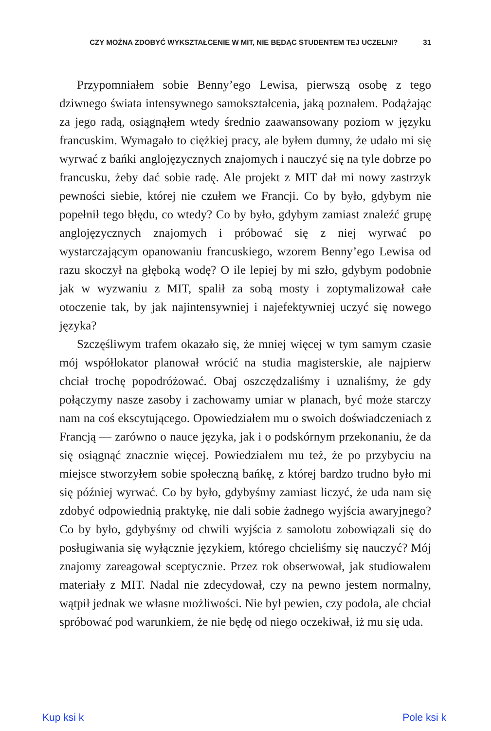CZY MOŻNA ZDOBYĆ WYKSZTAŁCENIE W MIT, NIE BĘDĄC STUDENTEM TEJ UCZELNI? 31
Przypomniałem sobie Benny’ego Lewisa, pierwszą osobę z tego dziwnego świata intensywnego samokształcenia, jaką poznałem. Podążając za jego radą, osiągnąłem wtedy średnio zaawansowany poziom w języku francuskim. Wymagało to ciężkiej pracy, ale byłem dumny, że udało mi się wyrwać z bańki anglojęzycznych znajomych i nauczyć się na tyle dobrze po francusku, żeby dać sobie radę. Ale projekt z MIT dał mi nowy zastrzyk pewności siebie, której nie czułem we Francji. Co by było, gdybym nie popełnił tego błędu, co wtedy? Co by było, gdybym zamiast znaleźć grupę anglojęzycznych znajomych i próbować się z niej wyrwać po wystarczającym opanowaniu francuskiego, wzorem Benny’ego Lewisa od razu skoczył na głęboką wodę? O ile lepiej by mi szło, gdybym podobnie jak w wyzwaniu z MIT, spalił za sobą mosty i zoptymalizował całe otoczenie tak, by jak najintensywniej i najefektywniej uczyć się nowego języka?
Szczęśliwym trafem okazało się, że mniej więcej w tym samym czasie mój współlokator planował wrócić na studia magisterskie, ale najpierw chciał trochę popodróżować. Obaj oszczędzaliśmy i uznaliśmy, że gdy połączymy nasze zasoby i zachowamy umiar w planach, być może starczy nam na coś ekscytującego. Opowiedziałem mu o swoich doświadczeniach z Francją — zarówno o nauce języka, jak i o podskórnym przekonaniu, że da się osiągnąć znacznie więcej. Powiedziałem mu też, że po przybyciu na miejsce stworzyłem sobie społeczną bańkę, z której bardzo trudno było mi się później wyrwać. Co by było, gdybyśmy zamiast liczyć, że uda nam się zdobyć odpowiednią praktykę, nie dali sobie żadnego wyjścia awaryjnego? Co by było, gdybyśmy od chwili wyjścia z samolotu zobowiązali się do posługiwania się wyłącznie językiem, którego chcieliśmy się nauczyć? Mój znajomy zareagował sceptycznie. Przez rok obserwował, jak studiowałem materiały z MIT. Nadal nie zdecydował, czy na pewno jestem normalny, wątpił jednak we własne możliwości. Nie był pewien, czy podoła, ale chciał spróbować pod warunkiem, że nie będę od niego oczekiwał, iż mu się uda.
Kup ksi k Pole ksi k